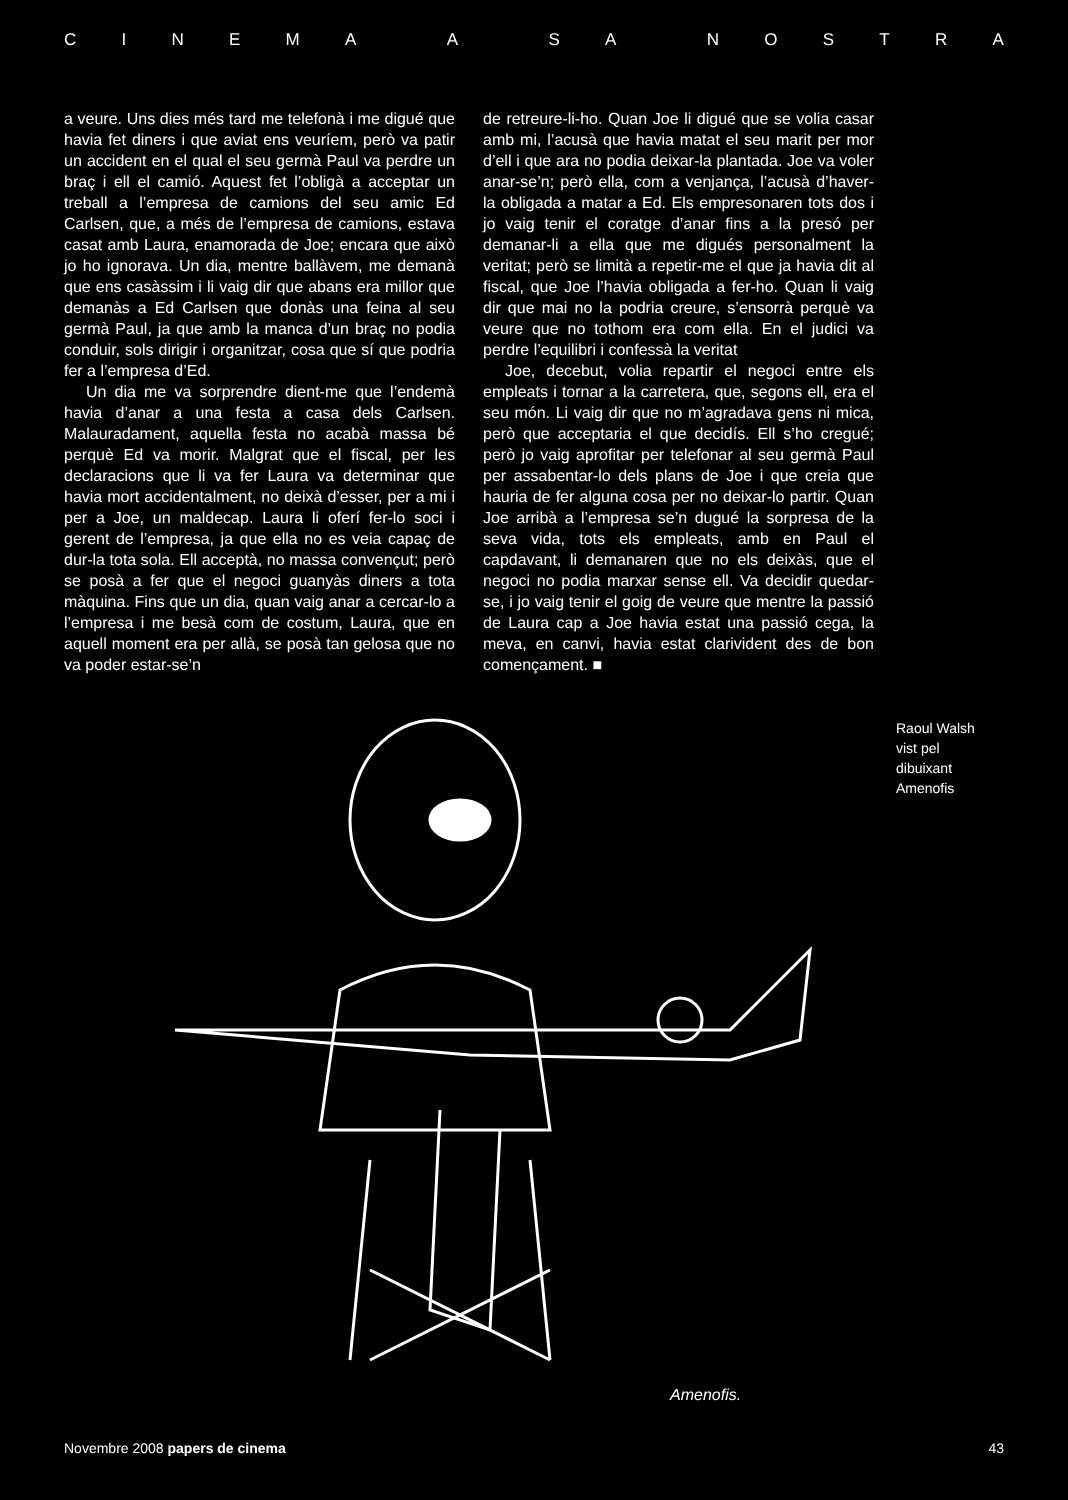CINEMA A SA NOSTRA
a veure. Uns dies més tard me telefonà i me digué que havia fet diners i que aviat ens veuríem, però va patir un accident en el qual el seu germà Paul va perdre un braç i ell el camió. Aquest fet l’obligà a acceptar un treball a l’empresa de camions del seu amic Ed Carlsen, que, a més de l’empresa de camions, estava casat amb Laura, enamorada de Joe; encara que això jo ho ignorava. Un dia, mentre ballàvem, me demanà que ens casàssim i li vaig dir que abans era millor que demanàs a Ed Carlsen que donàs una feina al seu germà Paul, ja que amb la manca d’un braç no podia conduir, sols dirigir i organitzar, cosa que sí que podria fer a l’empresa d’Ed.
Un dia me va sorprendre dient-me que l’endemà havia d’anar a una festa a casa dels Carlsen. Malauradament, aquella festa no acabà massa bé perquè Ed va morir. Malgrat que el fiscal, per les declaracions que li va fer Laura va determinar que havia mort accidentalment, no deixà d’esser, per a mi i per a Joe, un maldecap. Laura li oferí fer-lo soci i gerent de l’empresa, ja que ella no es veia capaç de dur-la tota sola. Ell acceptà, no massa convençut; però se posà a fer que el negoci guanyàs diners a tota màquina. Fins que un dia, quan vaig anar a cercar-lo a l’empresa i me besà com de costum, Laura, que en aquell moment era per allà, se posà tan gelosa que no va poder estar-se’n
de retreure-li-ho. Quan Joe li digué que se volia casar amb mi, l’acusà que havia matat el seu marit per mor d’ell i que ara no podia deixar-la plantada. Joe va voler anar-se’n; però ella, com a venjança, l’acusà d’haver-la obligada a matar a Ed. Els empresonaren tots dos i jo vaig tenir el coratge d’anar fins a la presó per demanar-li a ella que me digués personalment la veritat; però se limità a repetir-me el que ja havia dit al fiscal, que Joe l’havia obligada a fer-ho. Quan li vaig dir que mai no la podria creure, s’ensorrà perquè va veure que no tothom era com ella. En el judici va perdre l’equilibri i confessà la veritat
Joe, decebut, volia repartir el negoci entre els empleats i tornar a la carretera, que, segons ell, era el seu món. Li vaig dir que no m’agradava gens ni mica, però que acceptaria el que decidís. Ell s’ho cregué; però jo vaig aprofitar per telefonar al seu germà Paul per assabentar-lo dels plans de Joe i que creia que hauria de fer alguna cosa per no deixar-lo partir. Quan Joe arribà a l’empresa se’n dugué la sorpresa de la seva vida, tots els empleats, amb en Paul el capdavant, li demanaren que no els deixàs, que el negoci no podia marxar sense ell. Va decidir quedar-se, i jo vaig tenir el goig de veure que mentre la passió de Laura cap a Joe havia estat una passió cega, la meva, en canvi, havia estat clarivident des de bon començament. ■
Amenofis.
Raoul Walsh
vist pel
dibuixant
Amenofis
Novembre 2008 papers de cinema 43